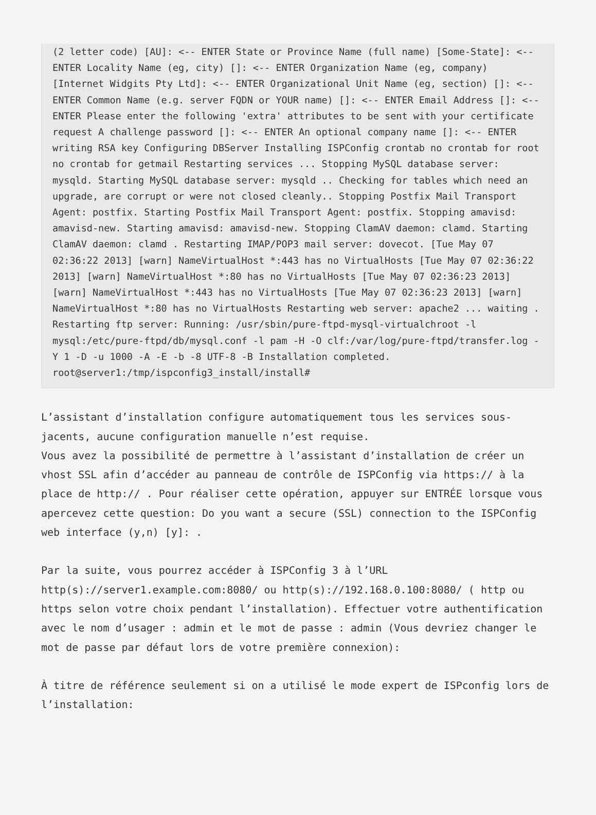(2 letter code) [AU]: <-- ENTER State or Province Name (full name) [Some-State]: <-- ENTER Locality Name (eg, city) []: <-- ENTER Organization Name (eg, company) [Internet Widgits Pty Ltd]: <-- ENTER Organizational Unit Name (eg, section) []: <-- ENTER Common Name (e.g. server FQDN or YOUR name) []: <-- ENTER Email Address []: <-- ENTER Please enter the following 'extra' attributes to be sent with your certificate request A challenge password []: <-- ENTER An optional company name []: <-- ENTER writing RSA key Configuring DBServer Installing ISPConfig crontab no crontab for root no crontab for getmail Restarting services ... Stopping MySQL database server: mysqld. Starting MySQL database server: mysqld .. Checking for tables which need an upgrade, are corrupt or were not closed cleanly.. Stopping Postfix Mail Transport Agent: postfix. Starting Postfix Mail Transport Agent: postfix. Stopping amavisd: amavisd-new. Starting amavisd: amavisd-new. Stopping ClamAV daemon: clamd. Starting ClamAV daemon: clamd . Restarting IMAP/POP3 mail server: dovecot. [Tue May 07 02:36:22 2013] [warn] NameVirtualHost *:443 has no VirtualHosts [Tue May 07 02:36:22 2013] [warn] NameVirtualHost *:80 has no VirtualHosts [Tue May 07 02:36:23 2013] [warn] NameVirtualHost *:443 has no VirtualHosts [Tue May 07 02:36:23 2013] [warn] NameVirtualHost *:80 has no VirtualHosts Restarting web server: apache2 ... waiting . Restarting ftp server: Running: /usr/sbin/pure-ftpd-mysql-virtualchroot -l mysql:/etc/pure-ftpd/db/mysql.conf -l pam -H -O clf:/var/log/pure-ftpd/transfer.log -Y 1 -D -u 1000 -A -E -b -8 UTF-8 -B Installation completed. root@server1:/tmp/ispconfig3_install/install#
L’assistant d’installation configure automatiquement tous les services sous-jacents, aucune configuration manuelle n’est requise.
Vous avez la possibilité de permettre à l’assistant d’installation de créer un vhost SSL afin d’accéder au panneau de contrôle de ISPConfig via https:// à la place de http:// . Pour réaliser cette opération, appuyer sur ENTRÉE lorsque vous apercevez cette question: Do you want a secure (SSL) connection to the ISPConfig web interface (y,n) [y]: .
Par la suite, vous pourrez accéder à ISPConfig 3 à l’URL http(s)://server1.example.com:8080/ ou http(s)://192.168.0.100:8080/ ( http ou https selon votre choix pendant l’installation). Effectuer votre authentification avec le nom d’usager : admin et le mot de passe : admin (Vous devriez changer le mot de passe par défaut lors de votre première connexion):
À titre de référence seulement si on a utilisé le mode expert de ISPconfig lors de l’installation: